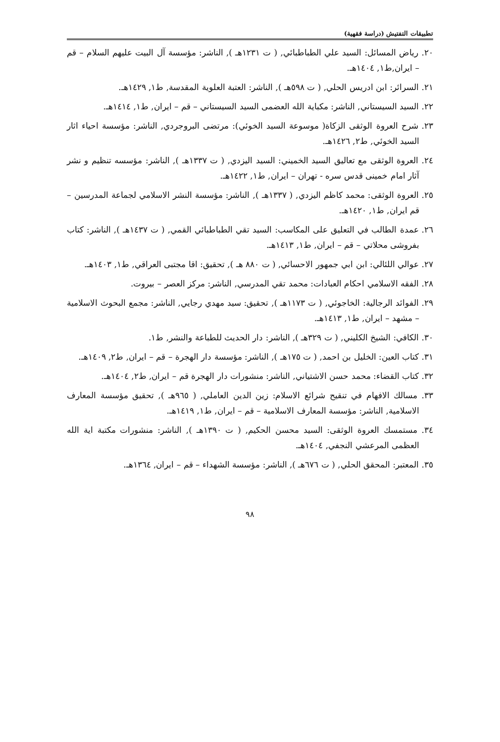تطبيقات التفتيش (دراسة فقهية)
٢٠. رياض المسائل: السيد علي الطباطبائي, ( ت ١٢٣١هـ ), الناشر: مؤسسة آل البيت عليهم السلام – قم – ايران,ط١, ١٤٠٤هـ.
٢١. السرائر: ابن ادريس الحلي, ( ت ٥٩٨هـ ), الناشر: العتبة العلوية المقدسة, ط١, ١٤٢٩هـ.
٢٢. السيد السيستاني, الناشر: مكباية الله العضمى السيد السيستاني – قم – ايران, ط١, ١٤١٤هـ.
٢٣. شرح العروة الوثقى الزكاة( موسوعة السيد الخوئي): مرتضى البروجردي, الناشر: مؤسسة احياء اثار السيد الخوئي, ط٢, ١٤٢٦هـ.
٢٤. العروة الوثقى مع تعاليق السيد الخميني: السيد اليزدي, ( ت ١٣٣٧هـ ), الناشر: مؤسسه تنظيم و نشر آثار امام خمينى قدس سره - تهران – ايران, ط١, ١٤٢٢هـ.
٢٥. العروة الوثقى: محمد كاظم اليزدي, ( ١٣٣٧هـ ), الناشر: مؤسسة النشر الاسلامي لجماعة المدرسين – قم ايران, ط١, ١٤٢٠هـ.
٢٦. عمدة الطالب في التعليق على المكاسب: السيد تقي الطباطبائي القمي, ( ت ١٤٣٧هـ ), الناشر: كتاب بفروشى محلاتي – قم – ايران, ط١, ١٤١٣هـ.
٢٧. عوالي اللئالي: ابن ابي جمهور الاحسائي, ( ت ٨٨٠ هـ ), تحقيق: اقا مجتبى العراقي, ط١, ١٤٠٣هـ.
٢٨. الفقه الاسلامي احكام العبادات: محمد تقي المدرسي, الناشر: مركز العصر – بيروت.
٢٩. الفوائد الرجالية: الخاجوئي, ( ت ١١٧٣هـ ), تحقيق: سيد مهدي رجايي, الناشر: مجمع البحوث الاسلامية – مشهد – ايران, ط١, ١٤١٣هـ.
٣٠. الكافي: الشيخ الكليني, ( ت ٣٢٩هـ ), الناشر: دار الحديث للطباعة والنشر, ط١.
٣١. كتاب العين: الخليل بن احمد, ( ت ١٧٥هـ ), الناشر: مؤسسة دار الهجرة – قم – ايران, ط٢, ١٤٠٩هـ.
٣٢. كتاب القضاء: محمد حسن الاشتياني, الناشر: منشورات دار الهجرة قم – ايران, ط٢, ١٤٠٤هـ.
٣٣. مسالك الافهام في تنقيح شرائع الاسلام: زين الدين العاملي, ( ٩٦٥هـ ), تحقيق مؤسسة المعارف الاسلامية, الناشر: مؤسسة المعارف الاسلامية – قم – ايران, ط١, ١٤١٩هـ.
٣٤. مستمسك العروة الوثقى: السيد محسن الحكيم, ( ت ١٣٩٠هـ ), الناشر: منشورات مكتبة اية الله العظمى المرعشي النجفي, ١٤٠٤هـ.
٣٥. المعتبر: المحقق الحلي, ( ت ٦٧٦هـ ), الناشر: مؤسسة الشهداء – قم – ايران, ١٣٦٤هـ.
٩٨